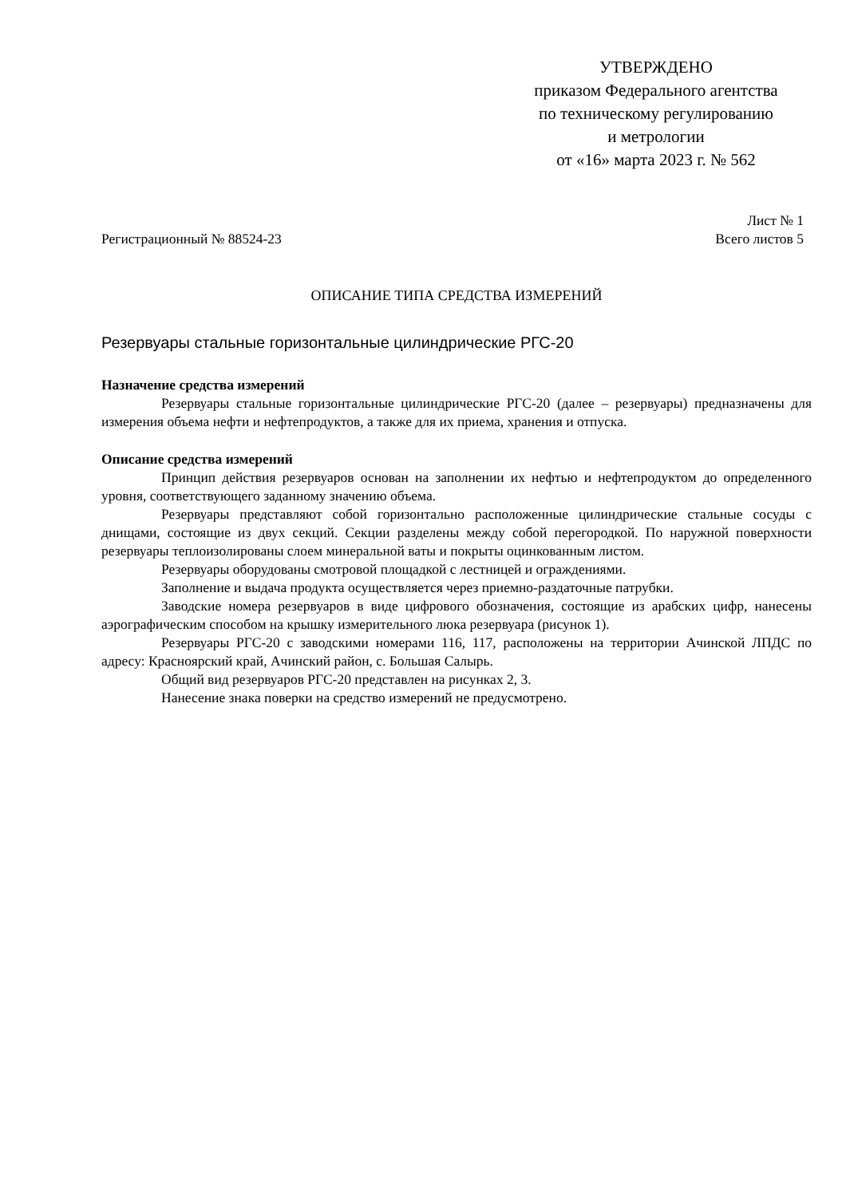УТВЕРЖДЕНО
приказом Федерального агентства
по техническому регулированию
и метрологии
от «16» марта 2023 г. № 562
Лист № 1
Регистрационный № 88524-23 Всего листов 5
ОПИСАНИЕ ТИПА СРЕДСТВА ИЗМЕРЕНИЙ
Резервуары стальные горизонтальные цилиндрические РГС-20
Назначение средства измерений
Резервуары стальные горизонтальные цилиндрические РГС-20 (далее – резервуары) предназначены для измерения объема нефти и нефтепродуктов, а также для их приема, хранения и отпуска.
Описание средства измерений
Принцип действия резервуаров основан на заполнении их нефтью и нефтепродуктом до определенного уровня, соответствующего заданному значению объема.
Резервуары представляют собой горизонтально расположенные цилиндрические стальные сосуды с днищами, состоящие из двух секций. Секции разделены между собой перегородкой. По наружной поверхности резервуары теплоизолированы слоем минеральной ваты и покрыты оцинкованным листом.
Резервуары оборудованы смотровой площадкой с лестницей и ограждениями.
Заполнение и выдача продукта осуществляется через приемно-раздаточные патрубки.
Заводские номера резервуаров в виде цифрового обозначения, состоящие из арабских цифр, нанесены аэрографическим способом на крышку измерительного люка резервуара (рисунок 1).
Резервуары РГС-20 с заводскими номерами 116, 117, расположены на территории Ачинской ЛПДС по адресу: Красноярский край, Ачинский район, с. Большая Салырь.
Общий вид резервуаров РГС-20 представлен на рисунках 2, 3.
Нанесение знака поверки на средство измерений не предусмотрено.